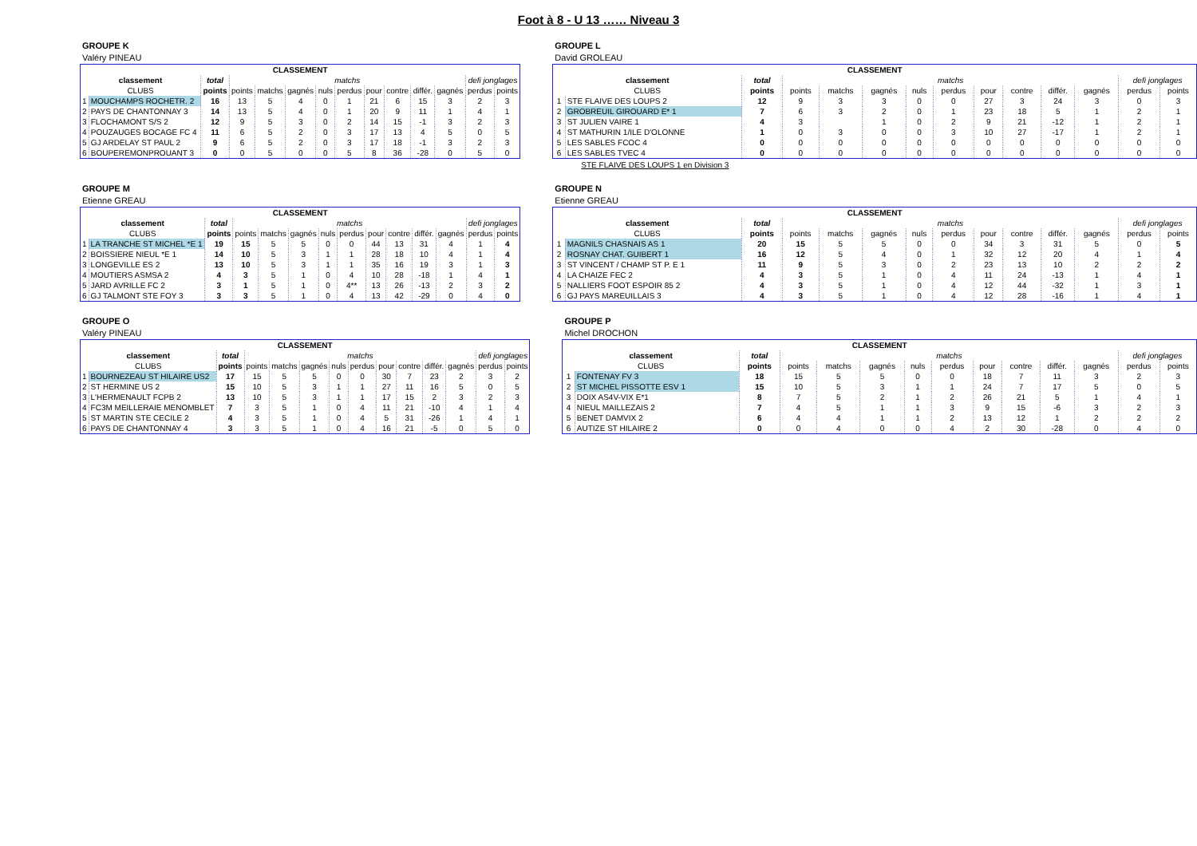Foot à 8 - U 13 …… Niveau 3
GROUPE K
Valéry PINEAU
| CLASSEMENT | | | | | | | | | | | | | |
| --- | --- | --- | --- | --- | --- | --- | --- | --- | --- | --- | --- | --- | --- |
| classement | | total | matchs | | | | | | | | | defi jonglages | |
| CLUBS | | points | points | matchs | gagnés | nuls | perdus | pour | contre | différ. | gagnés | perdus | points |
| 1 | MOUCHAMPS ROCHETR. 2 | 16 | 13 | 5 | 4 | 0 | 1 | 21 | 6 | 15 | 3 | 2 | 3 |
| 2 | PAYS DE CHANTONNAY 3 | 14 | 13 | 5 | 4 | 0 | 1 | 20 | 9 | 11 | 1 | 4 | 1 |
| 3 | FLOCHAMONT S/S 2 | 12 | 9 | 5 | 3 | 0 | 2 | 14 | 15 | -1 | 3 | 2 | 3 |
| 4 | POUZAUGES BOCAGE FC 4 | 11 | 6 | 5 | 2 | 0 | 3 | 17 | 13 | 4 | 5 | 0 | 5 |
| 5 | GJ ARDELAY ST PAUL 2 | 9 | 6 | 5 | 2 | 0 | 3 | 17 | 18 | -1 | 3 | 2 | 3 |
| 6 | BOUPEREMONPROUANT 3 | 0 | 0 | 5 | 0 | 0 | 5 | 8 | 36 | -28 | 0 | 5 | 0 |
GROUPE L
David GROLEAU
| CLASSEMENT | | | | | | | | | | | | | |
| --- | --- | --- | --- | --- | --- | --- | --- | --- | --- | --- | --- | --- | --- |
| classement | | total | matchs | | | | | | | | | defi jonglages | |
| CLUBS | | points | points | matchs | gagnés | nuls | perdus | pour | contre | différ. | gagnés | perdus | points |
| 1 | STE FLAIVE DES LOUPS 2 | 12 | 9 | 3 | 3 | 0 | 0 | 27 | 3 | 24 | 3 | 0 | 3 |
| 2 | GROBREUIL GIROUARD E* 1 | 7 | 6 | 3 | 2 | 0 | 1 | 23 | 18 | 5 | 1 | 2 | 1 |
| 3 | ST JULIEN VAIRE 1 | 4 | 3 | | 1 | 0 | 2 | 9 | 21 | -12 | 1 | 2 | 1 |
| 4 | ST MATHURIN 1/ILE D'OLONNE | 1 | 0 | 3 | 0 | 0 | 3 | 10 | 27 | -17 | 1 | 2 | 1 |
| 5 | LES SABLES FCOC 4 | 0 | 0 | 0 | 0 | 0 | 0 | 0 | 0 | 0 | 0 | 0 | 0 |
| 6 | LES SABLES TVEC 4 | 0 | 0 | 0 | 0 | 0 | 0 | 0 | 0 | 0 | 0 | 0 | 0 |
STE FLAIVE DES LOUPS 1 en Division 3
GROUPE M
Etienne GREAU
| CLASSEMENT | | | | | | | | | | | | | |
| --- | --- | --- | --- | --- | --- | --- | --- | --- | --- | --- | --- | --- | --- |
| classement | | total | matchs | | | | | | | | | defi jonglages | |
| CLUBS | | points | points | matchs | gagnés | nuls | perdus | pour | contre | différ. | gagnés | perdus | points |
| 1 | LA TRANCHE ST MICHEL *E 1 | 19 | 15 | 5 | 5 | 0 | 0 | 44 | 13 | 31 | 4 | 1 | 4 |
| 2 | BOISSIERE NIEUL *E 1 | 14 | 10 | 5 | 3 | 1 | 1 | 28 | 18 | 10 | 4 | 1 | 4 |
| 3 | LONGEVILLE ES 2 | 13 | 10 | 5 | 3 | 1 | 1 | 35 | 16 | 19 | 3 | 1 | 3 |
| 4 | MOUTIERS ASMSA 2 | 4 | 3 | 5 | 1 | 0 | 4 | 10 | 28 | -18 | 1 | 4 | 1 |
| 5 | JARD AVRILLE FC 2 | 3 | 1 | 5 | 1 | 0 | 4** | 13 | 26 | -13 | 2 | 3 | 2 |
| 6 | GJ TALMONT STE FOY 3 | 3 | 3 | 5 | 1 | 0 | 4 | 13 | 42 | -29 | 0 | 4 | 0 |
GROUPE N
Etienne GREAU
| CLASSEMENT | | | | | | | | | | | | | |
| --- | --- | --- | --- | --- | --- | --- | --- | --- | --- | --- | --- | --- | --- |
| classement | | total | matchs | | | | | | | | | defi jonglages | |
| CLUBS | | points | points | matchs | gagnés | nuls | perdus | pour | contre | différ. | gagnés | perdus | points |
| 1 | MAGNILS CHASNAIS AS 1 | 20 | 15 | 5 | 5 | 0 | 0 | 34 | 3 | 31 | 5 | 0 | 5 |
| 2 | ROSNAY CHAT. GUIBERT 1 | 16 | 12 | 5 | 4 | 0 | 1 | 32 | 12 | 20 | 4 | 1 | 4 |
| 3 | ST VINCENT / CHAMP ST P. E 1 | 11 | 9 | 5 | 3 | 0 | 2 | 23 | 13 | 10 | 2 | 2 | 2 |
| 4 | LA CHAIZE FEC 2 | 4 | 3 | 5 | 1 | 0 | 4 | 11 | 24 | -13 | 1 | 4 | 1 |
| 5 | NALLIERS FOOT ESPOIR 85 2 | 4 | 3 | 5 | 1 | 0 | 4 | 12 | 44 | -32 | 1 | 3 | 1 |
| 6 | GJ PAYS MAREUILLAIS 3 | 4 | 3 | 5 | 1 | 0 | 4 | 12 | 28 | -16 | 1 | 4 | 1 |
GROUPE O
Valéry PINEAU
| CLASSEMENT | | | | | | | | | | | | | |
| --- | --- | --- | --- | --- | --- | --- | --- | --- | --- | --- | --- | --- | --- |
| classement | | total | matchs | | | | | | | | | defi jonglages | |
| CLUBS | | points | points | matchs | gagnés | nuls | perdus | pour | contre | différ. | gagnés | perdus | points |
| 1 | BOURNEZEAU ST HILAIRE US2 | 17 | 15 | 5 | 5 | 0 | 0 | 30 | 7 | 23 | 2 | 3 | 2 |
| 2 | ST HERMINE US 2 | 15 | 10 | 5 | 3 | 1 | 1 | 27 | 11 | 16 | 5 | 0 | 5 |
| 3 | L'HERMENAULT FCPB 2 | 13 | 10 | 5 | 3 | 1 | 1 | 17 | 15 | 2 | 3 | 2 | 3 |
| 4 | FC3M MEILLERAIE MENOMBLET | 7 | 3 | 5 | 1 | 0 | 4 | 11 | 21 | -10 | 4 | 1 | 4 |
| 5 | ST MARTIN STE CECILE 2 | 4 | 3 | 5 | 1 | 0 | 4 | 5 | 31 | -26 | 1 | 4 | 1 |
| 6 | PAYS DE CHANTONNAY 4 | 3 | 3 | 5 | 1 | 0 | 4 | 16 | 21 | -5 | 0 | 5 | 0 |
GROUPE P
Michel DROCHON
| CLASSEMENT | | | | | | | | | | | | | |
| --- | --- | --- | --- | --- | --- | --- | --- | --- | --- | --- | --- | --- | --- |
| classement | | total | matchs | | | | | | | | | defi jonglages | |
| CLUBS | | points | points | matchs | gagnés | nuls | perdus | pour | contre | différ. | gagnés | perdus | points |
| 1 | FONTENAY FV 3 | 18 | 15 | 5 | 5 | 0 | 0 | 18 | 7 | 11 | 3 | 2 | 3 |
| 2 | ST MICHEL PISSOTTE ESV 1 | 15 | 10 | 5 | 3 | 1 | 1 | 24 | 7 | 17 | 5 | 0 | 5 |
| 3 | DOIX AS4V-VIX E*1 | 8 | 7 | 5 | 2 | 1 | 2 | 26 | 21 | 5 | 1 | 4 | 1 |
| 4 | NIEUL MAILLEZAIS 2 | 7 | 4 | 5 | 1 | 1 | 3 | 9 | 15 | -6 | 3 | 2 | 3 |
| 5 | BENET DAMVIX 2 | 6 | 4 | 4 | 1 | 1 | 2 | 13 | 12 | 1 | 2 | 2 | 2 |
| 6 | AUTIZE ST HILAIRE 2 | 0 | 0 | 4 | 0 | 0 | 4 | 2 | 30 | -28 | 0 | 4 | 0 |